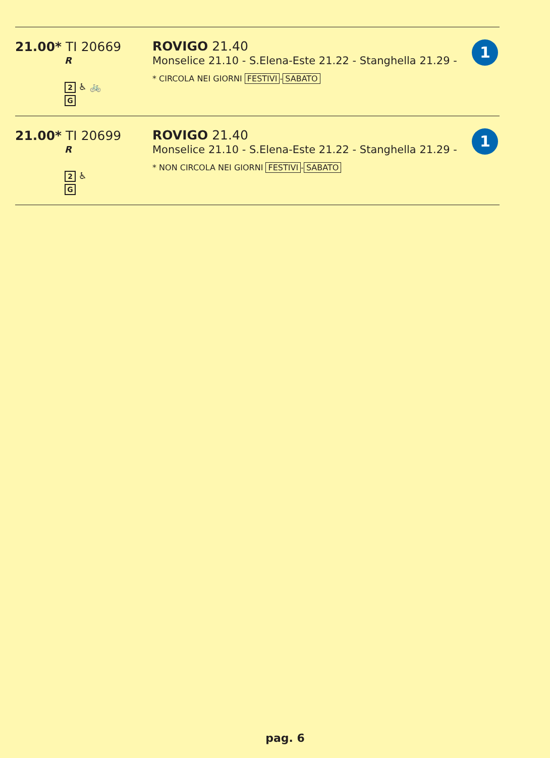| 21.00* TI 20669 R 2 ♿ 🚲 G | ROVIGO 21.40 Monselice 21.10 - S.Elena-Este 21.22 - Stanghella 21.29 - * CIRCOLA NEI GIORNI FESTIVI - SABATO | 1 |
| 21.00* TI 20699 R 2 ♿ G | ROVIGO 21.40 Monselice 21.10 - S.Elena-Este 21.22 - Stanghella 21.29 - * NON CIRCOLA NEI GIORNI FESTIVI - SABATO | 1 |
pag. 6